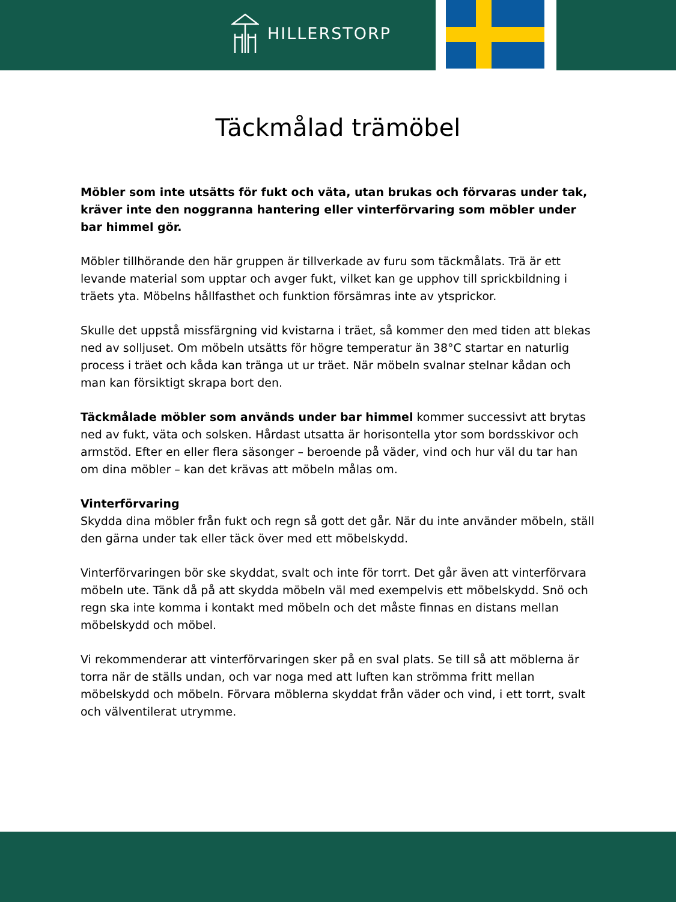HILLERSTORP
Täckmålad trämöbel
Möbler som inte utsätts för fukt och väta, utan brukas och förvaras under tak, kräver inte den noggranna hantering eller vinterförvaring som möbler under bar himmel gör.
Möbler tillhörande den här gruppen är tillverkade av furu som täckmålats. Trä är ett levande material som upptar och avger fukt, vilket kan ge upphov till sprickbildning i träets yta. Möbelns hållfasthet och funktion försämras inte av ytsprickor.
Skulle det uppstå missfärgning vid kvistarna i träet, så kommer den med tiden att blekas ned av solljuset. Om möbeln utsätts för högre temperatur än 38°C startar en naturlig process i träet och kåda kan tränga ut ur träet. När möbeln svalnar stelnar kådan och man kan försiktigt skrapa bort den.
Täckmålade möbler som används under bar himmel kommer successivt att brytas ned av fukt, väta och solsken. Hårdast utsatta är horisontella ytor som bordsskivor och armstöd. Efter en eller flera säsonger – beroende på väder, vind och hur väl du tar han om dina möbler – kan det krävas att möbeln målas om.
Vinterförvaring
Skydda dina möbler från fukt och regn så gott det går. När du inte använder möbeln, ställ den gärna under tak eller täck över med ett möbelskydd.
Vinterförvaringen bör ske skyddat, svalt och inte för torrt. Det går även att vinterförvara möbeln ute. Tänk då på att skydda möbeln väl med exempelvis ett möbelskydd. Snö och regn ska inte komma i kontakt med möbeln och det måste finnas en distans mellan möbelskydd och möbel.
Vi rekommenderar att vinterförvaringen sker på en sval plats. Se till så att möblerna är torra när de ställs undan, och var noga med att luften kan strömma fritt mellan möbelskydd och möbeln. Förvara möblerna skyddat från väder och vind, i ett torrt, svalt och välventilerat utrymme.